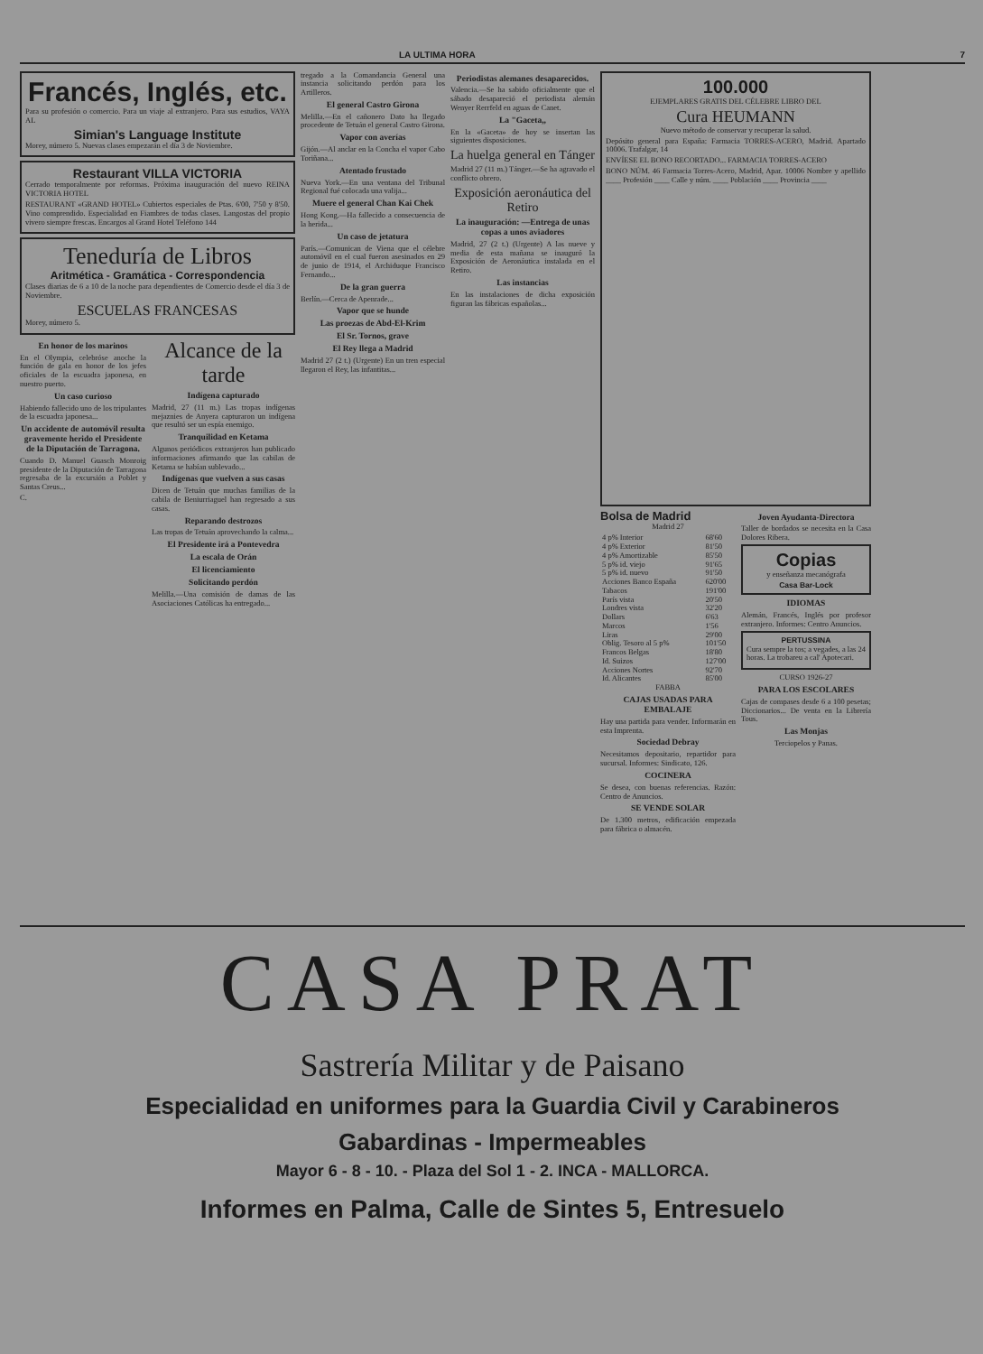LA ULTIMA HORA 7
Francés, Inglés, etc.
Para su profesión o comercio. Para un viaje al extranjero. Para sus estudios, VAYA AL
Simian's Language Institute
Morey, número 5. Nuevas clases empezarán el día 3 de Noviembre.
Restaurant VILLA VICTORIA
Cerrado temporalmente por reformas. Próxima inauguración del nuevo REINA VICTORIA HOTEL
RESTAURANT «GRAND HOTEL» Cubiertos especiales de Ptas. 6'00, 7'50 y 8'50. Vino comprendido. Especialidad en Fiambres de todas clases. Langostas del propio vivero siempre frescas. Encargos al Grand Hotel Teléfono 144
Teneduría de Libros
Aritmética - Gramática - Correspondencia
Clases diarias de 6 a 10 de la noche para dependientes de Comercio desde el día 3 de Noviembre.
ESCUELAS FRANCESAS
Morey, número 5.
En honor de los marinos
En el Olympia, celebróse anoche la función de gala en honor de los jefes oficiales de la escuadra japonesa, en nuestro puerto.
Un caso curioso
Habiendo fallecido uno de los tripulantes de la escuadra japonesa...
Un accidente de automóvil resulta gravemente herido el Presidente de la Diputación de Tarragona.
Cuando D. Manuel Guasch Monroig presidente de la Diputación de Tarragona regresaba de la excursión a Poblet y Santas Creus...
C.
Alcance de la tarde
Indígena capturado
Madrid, 27 (11 m.) Las tropas indígenas mejaznies de Anyera capturaron un indígena que resultó ser un espía enemigo.
Tranquilidad en Ketama
Algunos periódicos extranjeros han publicado informaciones afirmando que las cabilas de Ketama se habían sublevado...
Indígenas que vuelven a sus casas
Dicen de Tetuán que muchas familias de la cabila de Beniurriaguel han regresado a sus casas.
Reparando destrozos
Las tropas de Tetuán aprovechando la calma...
El Presidente irá a Pontevedra
La escala de Orán
El licenciamiento
Solicitando perdón
Melilla.—Una comisión de damas de las Asociaciones Católicas ha entregado...
tregado a la Comandancia General una instancia solicitando perdón para los Artilleros.
El general Castro Girona
Melilla.—En el cañonero Dato ha llegado procedente de Tetuán el general Castro Girona.
Vapor con averías
Gijón.—Al anclar en la Concha el vapor Cabo Toriñana...
Atentado frustado
Nueva York.—En una ventana del Tribunal Regional fué colocada una valija...
Muere el general Chan Kai Chek
Hong Kong.—Ha fallecido a consecuencia de la herida...
Un caso de jetatura
París.—Comunican de Viena que el célebre automóvil en el cual fueron asesinados en 29 de junio de 1914, el Archiduque Francisco Fernando...
De la gran guerra
Berlín.—Cerca de Apenrade...
Vapor que se hunde
Las proezas de Abd-El-Krim
El Sr. Tornos, grave
El Rey llega a Madrid
Madrid 27 (2 t.) (Urgente) En un tren especial llegaron el Rey, las infantitas...
Periodistas alemanes desaparecidos.
Valencia.—Se ha sabido oficialmente que el sábado desapareció el periodista alemán Wenyer Rerrfeld en aguas de Canet.
La "Gaceta,,
En la «Gaceta» de hoy se insertan las siguientes disposiciones.
La huelga general en Tánger
Madrid 27 (11 m.) Tánger.—Se ha agravado el conflicto obrero.
Exposición aeronáutica del Retiro
La inauguración: —Entrega de unas copas a unos aviadores
Madrid, 27 (2 t.) (Urgente) A las nueve y media de esta mañana se inauguró la Exposición de Aeronáutica instalada en el Retiro.
Las instancias
En las instalaciones de dicha exposición figuran las fábricas españolas...
100.000
EJEMPLARES GRATIS DEL CÉLEBRE LIBRO DEL
Cura HEUMANN
Nuevo método de conservar y recuperar la salud.
Depósito general para España: Farmacia TORRES-ACERO, Madrid. Apartado 10006. Trafalgar, 14
ENVÍESE EL BONO RECORTADO... FARMACIA TORRES-ACERO
BONO NÚM. 46 Farmacia Torres-Acero, Madrid, Apar. 10006 Nombre y apellido ____ Profesión ____ Calle y núm. ____ Población ____ Provincia ____
Bolsa de Madrid
Madrid 27
| 4 p% Interior | 68'60 |
| 4 p% Exterior | 81'50 |
| 4 p% Amortizable | 85'50 |
| 5 p% id. viejo | 91'65 |
| 5 p% id. nuevo | 91'50 |
| Acciones Banco España | 620'00 |
| Tabacos | 191'00 |
| París vista | 20'50 |
| Londres vista | 32'20 |
| Dollars | 6'63 |
| Marcos | 1'56 |
| Liras | 29'00 |
| Oblig. Tesoro al 5 p% | 101'50 |
| Francos Belgas | 18'80 |
| Id. Suizos | 127'00 |
| Acciones Nortes | 92'70 |
| Id. Alicantes | 85'00 |
FABBA
CAJAS USADAS PARA EMBALAJE
Hay una partida para vender. Informarán en esta Imprenta.
Sociedad Debray
Necesitamos depositario, repartidor para sucursal. Informes: Sindicato, 126.
COCINERA
Se desea, con buenas referencias. Razón: Centro de Anuncios.
SE VENDE SOLAR
De 1.300 metros, edificación empezada para fábrica o almacén.
Joven Ayudanta-Directora
Taller de bordados se necesita en la Casa Dolores Ribera.
Copias
y enseñanza mecanógrafa
Casa Bar-Lock
IDIOMAS
Alemán, Francés, Inglés por profesor extranjero. Informes: Centro Anuncios.
PERTUSSINA
Cura sempre la tos; a vegades, a las 24 horas. La trobareu a cal' Apotecari.
CURSO 1926-27
PARA LOS ESCOLARES
Cajas de compases desde 6 a 100 pesetas; Diccionarios... De venta en la Librería Tous.
Las Monjas
Terciopelos y Panas.
CASA PRAT
Sastrería Militar y de Paisano
Especialidad en uniformes para la Guardia Civil y Carabineros
Gabardinas - Impermeables
Mayor 6 - 8 - 10. - Plaza del Sol 1 - 2. INCA - MALLORCA.
Informes en Palma, Calle de Sintes 5, Entresuelo